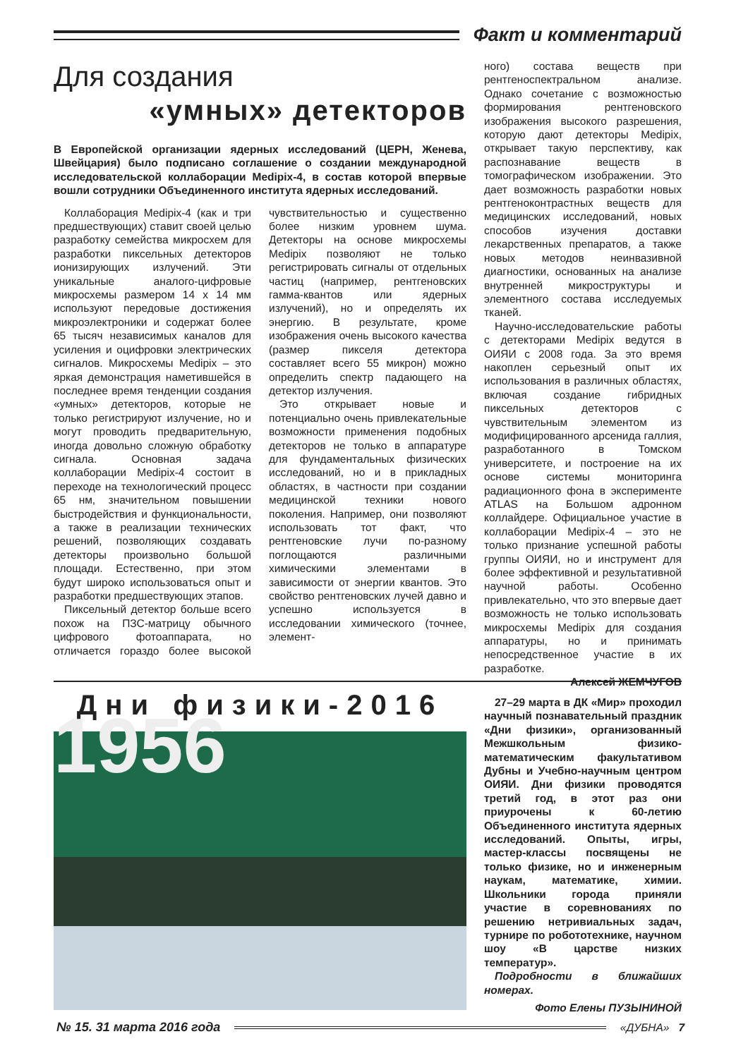Факт и комментарий
Для создания
«умных» детекторов
В Европейской организации ядерных исследований (ЦЕРН, Женева, Швейцария) было подписано соглашение о создании международной исследовательской коллаборации Medipix-4, в состав которой впервые вошли сотрудники Объединенного института ядерных исследований.
Коллаборация Medipix-4 (как и три предшествующих) ставит своей целью разработку семейства микросхем для разработки пиксельных детекторов ионизирующих излучений. Эти уникальные аналого-цифровые микросхемы размером 14 x 14 мм используют передовые достижения микроэлектроники и содержат более 65 тысяч независимых каналов для усиления и оцифровки электрических сигналов. Микросхемы Medipix – это яркая демонстрация наметившейся в последнее время тенденции создания «умных» детекторов, которые не только регистрируют излучение, но и могут проводить предварительную, иногда довольно сложную обработку сигнала. Основная задача коллаборации Medipix-4 состоит в переходе на технологический процесс 65 нм, значительном повышении быстродействия и функциональности, а также в реализации технических решений, позволяющих создавать детекторы произвольно большой площади. Естественно, при этом будут широко использоваться опыт и разработки предшествующих этапов.
Пиксельный детектор больше всего похож на ПЗС-матрицу обычного цифрового фотоаппарата, но отличается гораздо более высокой чувствительностью и существенно более низким уровнем шума. Детекторы на основе микросхемы Medipix позволяют не только регистрировать сигналы от отдельных частиц (например, рентгеновских гамма-квантов или ядерных излучений), но и определять их энергию. В результате, кроме изображения очень высокого качества (размер пикселя детектора составляет всего 55 микрон) можно определить спектр падающего на детектор излучения.
Это открывает новые и потенциально очень привлекательные возможности применения подобных детекторов не только в аппаратуре для фундаментальных физических исследований, но и в прикладных областях, в частности при создании медицинской техники нового поколения. Например, они позволяют использовать тот факт, что рентгеновские лучи по-разному поглощаются различными химическими элементами в зависимости от энергии квантов. Это свойство рентгеновских лучей давно и успешно используется в исследовании химического (точнее, элемент-
ного) состава веществ при рентгеноспектральном анализе. Однако сочетание с возможностью формирования рентгеновского изображения высокого разрешения, которую дают детекторы Medipix, открывает такую перспективу, как распознавание веществ в томографическом изображении. Это дает возможность разработки новых рентгеноконтрастных веществ для медицинских исследований, новых способов изучения доставки лекарственных препаратов, а также новых методов неинвазивной диагностики, основанных на анализе внутренней микроструктуры и элементного состава исследуемых тканей.
Научно-исследовательские работы с детекторами Medipix ведутся в ОИЯИ с 2008 года. За это время накоплен серьезный опыт их использования в различных областях, включая создание гибридных пиксельных детекторов с чувствительным элементом из модифицированного арсенида галлия, разработанного в Томском университете, и построение на их основе системы мониторинга радиационного фона в эксперименте ATLAS на Большом адронном коллайдере. Официальное участие в коллаборации Medipix-4 – это не только признание успешной работы группы ОИЯИ, но и инструмент для более эффективной и результативной научной работы. Особенно привлекательно, что это впервые дает возможность не только использовать микросхемы Medipix для создания аппаратуры, но и принимать непосредственное участие в их разработке.
Алексей ЖЕМЧУГОВ
Дни физики-2016
1956
27–29 марта в ДК «Мир» проходил научный познавательный праздник «Дни физики», организованный Межшкольным физико-математическим факультативом Дубны и Учебно-научным центром ОИЯИ. Дни физики проводятся третий год, в этот раз они приурочены к 60-летию Объединенного института ядерных исследований. Опыты, игры, мастер-классы посвящены не только физике, но и инженерным наукам, математике, химии. Школьники города приняли участие в соревнованиях по решению нетривиальных задач, турнире по робототехнике, научном шоу «В царстве низких температур».
Подробности в ближайших номерах.
Фото Елены ПУЗЫНИНОЙ
№ 15. 31 марта 2016 года
«ДУБНА» 7